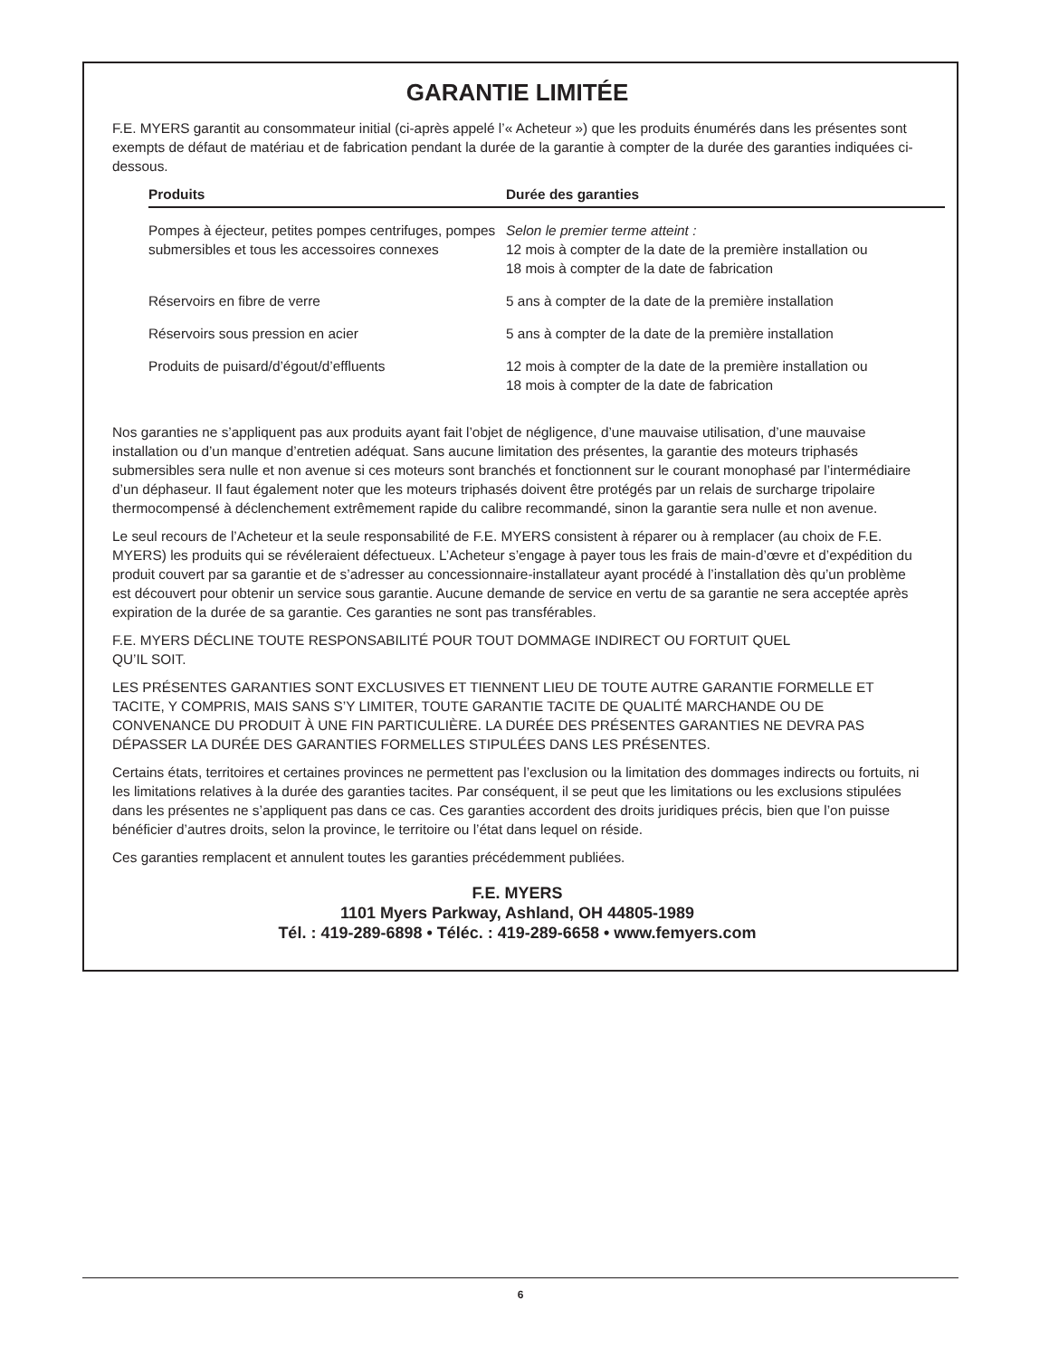GARANTIE LIMITÉE
F.E. MYERS garantit au consommateur initial (ci-après appelé l’« Acheteur ») que les produits énumérés dans les présentes sont exempts de défaut de matériau et de fabrication pendant la durée de la garantie à compter de la durée des garanties indiquées ci-dessous.
| Produits | Durée des garanties |
| --- | --- |
| Pompes à éjecteur, petites pompes centrifuges, pompes submersibles et tous les accessoires connexes | Selon le premier terme atteint : 12 mois à compter de la date de la première installation ou 18 mois à compter de la date de fabrication |
| Réservoirs en fibre de verre | 5 ans à compter de la date de la première installation |
| Réservoirs sous pression en acier | 5 ans à compter de la date de la première installation |
| Produits de puisard/d’égout/d’effluents | 12 mois à compter de la date de la première installation ou 18 mois à compter de la date de fabrication |
Nos garanties ne s’appliquent pas aux produits ayant fait l’objet de négligence, d’une mauvaise utilisation, d’une mauvaise installation ou d’un manque d’entretien adéquat. Sans aucune limitation des présentes, la garantie des moteurs triphasés submersibles sera nulle et non avenue si ces moteurs sont branchés et fonctionnent sur le courant monophasé par l’intermédiaire d’un déphaseur. Il faut également noter que les moteurs triphasés doivent être protégés par un relais de surcharge tripolaire thermocompensé à déclenchement extrêmement rapide du calibre recommandé, sinon la garantie sera nulle et non avenue.
Le seul recours de l’Acheteur et la seule responsabilité de F.E. MYERS consistent à réparer ou à remplacer (au choix de F.E. MYERS) les produits qui se révéleraient défectueux. L’Acheteur s’engage à payer tous les frais de main-d’œvre et d’expédition du produit couvert par sa garantie et de s’adresser au concessionnaire-installateur ayant procédé à l’installation dès qu’un problème est découvert pour obtenir un service sous garantie. Aucune demande de service en vertu de sa garantie ne sera acceptée après expiration de la durée de sa garantie. Ces garanties ne sont pas transférables.
F.E. MYERS DÉCLINE TOUTE RESPONSABILITÉ POUR TOUT DOMMAGE INDIRECT OU FORTUIT QUEL
QU’IL SOIT.
LES PRÉSENTES GARANTIES SONT EXCLUSIVES ET TIENNENT LIEU DE TOUTE AUTRE GARANTIE FORMELLE ET TACITE, Y COMPRIS, MAIS SANS S’Y LIMITER, TOUTE GARANTIE TACITE DE QUALITÉ MARCHANDE OU DE CONVENANCE DU PRODUIT À UNE FIN PARTICULIÈRE. LA DURÉE DES PRÉSENTES GARANTIES NE DEVRA PAS DÉPASSER LA DURÉE DES GARANTIES FORMELLES STIPULÉES DANS LES PRÉSENTES.
Certains états, territoires et certaines provinces ne permettent pas l’exclusion ou la limitation des dommages indirects ou fortuits, ni les limitations relatives à la durée des garanties tacites. Par conséquent, il se peut que les limitations ou les exclusions stipulées dans les présentes ne s’appliquent pas dans ce cas. Ces garanties accordent des droits juridiques précis, bien que l’on puisse bénéficier d’autres droits, selon la province, le territoire ou l’état dans lequel on réside.
Ces garanties remplacent et annulent toutes les garanties précédemment publiées.
F.E. MYERS
1101 Myers Parkway, Ashland, OH 44805-1989
Tél. : 419-289-6898 • Téléc. : 419-289-6658 • www.femyers.com
6